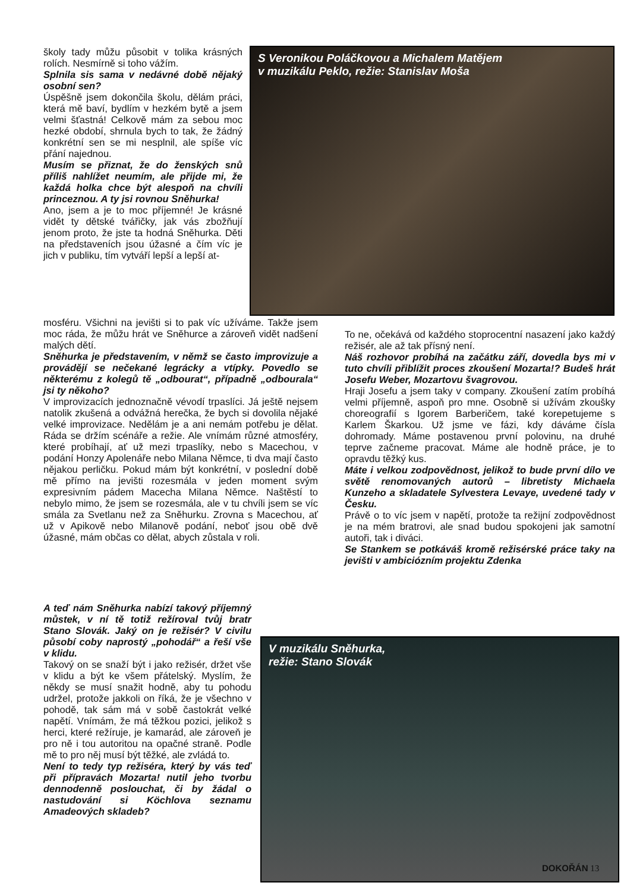školy tady můžu působit v tolika krásných rolích. Nesmírně si toho vážím.
Splnila sis sama v nedávné době nějaký osobní sen?
Úspěšně jsem dokončila školu, dělám práci, která mě baví, bydlím v hezkém bytě a jsem velmi šťastná! Celkově mám za sebou moc hezké období, shrnula bych to tak, že žádný konkrétní sen se mi nesplnil, ale spíše víc přání najednou.
Musím se přiznat, že do ženských snů příliš nahlížet neumím, ale přijde mi, že každá holka chce být alespoň na chvíli princeznou. A ty jsi rovnou Sněhurka!
Ano, jsem a je to moc příjemné! Je krásné vidět ty dětské tvářičky, jak vás zbožňují jenom proto, že jste ta hodná Sněhurka. Děti na představeních jsou úžasné a čím víc je jich v publiku, tím vytváří lepší a lepší at-
mosféru. Všichni na jevišti si to pak víc užíváme. Takže jsem moc ráda, že můžu hrát ve Sněhurce a zároveň vidět nadšení malých dětí.
Sněhurka je představením, v němž se často improvizuje a provádějí se nečekané legrácky a vtípky. Povedlo se některému z kolegů tě „odbourat“, případně „odbourala“ jsi ty někoho?
V improvizacích jednoznačně vévodí trpaslíci. Já ještě nejsem natolik zkušená a odvážná herečka, že bych si dovolila nějaké velké improvizace. Nedělám je a ani nemám potřebu je dělat. Ráda se držím scénáře a režie. Ale vnímám různé atmosféry, které probíhají, ať už mezi trpaslíky, nebo s Macechou, v podání Honzy Apolenáře nebo Milana Němce, ti dva mají často nějakou perličku. Pokud mám být konkrétní, v poslední době mě přímo na jevišti rozesmála v jeden moment svým expresivním pádem Macecha Milana Němce. Naštěstí to nebylo mimo, že jsem se rozesmála, ale v tu chvíli jsem se víc smála za Svetlanu než za Sněhurku. Zrovna s Macechou, ať už v Apikově nebo Milanově podání, neboť jsou obě dvě úžasné, mám občas co dělat, abych zůstala v roli.
A teď nám Sněhurka nabízí takový příjemný můstek, v ní tě totiž režíroval tvůj bratr Stano Slovák. Jaký on je režisér? V civilu působí coby naprostý „pohodář“ a řeší vše v klidu.
Takový on se snaží být i jako režisér, držet vše v klidu a být ke všem přátelský. Myslím, že někdy se musí snažit hodně, aby tu pohodu udržel, protože jakkoli on říká, že je všechno v pohodě, tak sám má v sobě častokrát velké napětí. Vnímám, že má těžkou pozici, jelikož s herci, které režíruje, je kamarád, ale zároveň je pro ně i tou autoritou na opačné straně. Podle mě to pro něj musí být těžké, ale zvládá to.
Není to tedy typ režiséra, který by vás teď při přípravách Mozarta! nutil jeho tvorbu dennodenně poslouchat, či by žádal o nastudování si Köchlova seznamu Amadeových skladeb?
S Veronikou Poláčkovou a Michalem Matějem
v muzikálu Peklo, režie: Stanislav Moša
To ne, očekává od každého stoprocentní nasazení jako každý režisér, ale až tak přísný není.
Náš rozhovor probíhá na začátku září, dovedla bys mi v tuto chvíli přiblížit proces zkoušení Mozarta!? Budeš hrát Josefu Weber, Mozartovu švagrovou.
Hraji Josefu a jsem taky v company. Zkoušení zatím probíhá velmi příjemně, aspoň pro mne. Osobně si užívám zkoušky choreografií s Igorem Barberičem, také korepetujeme s Karlem Škarkou. Už jsme ve fázi, kdy dáváme čísla dohromady. Máme postavenou první polovinu, na druhé teprve začneme pracovat. Máme ale hodně práce, je to opravdu těžký kus.
Máte i velkou zodpovědnost, jelikož to bude první dílo ve světě renomovaných autorů – libretisty Michaela Kunzeho a skladatele Sylvestera Levaye, uvedené tady v Česku.
Právě o to víc jsem v napětí, protože ta režijní zodpovědnost je na mém bratrovi, ale snad budou spokojeni jak samotní autoři, tak i diváci.
Se Stankem se potkáváš kromě režisérské práce taky na jevišti v ambiciózním projektu Zdenka
V muzikálu Sněhurka,
režie: Stano Slovák
DOKOŘÁN 13